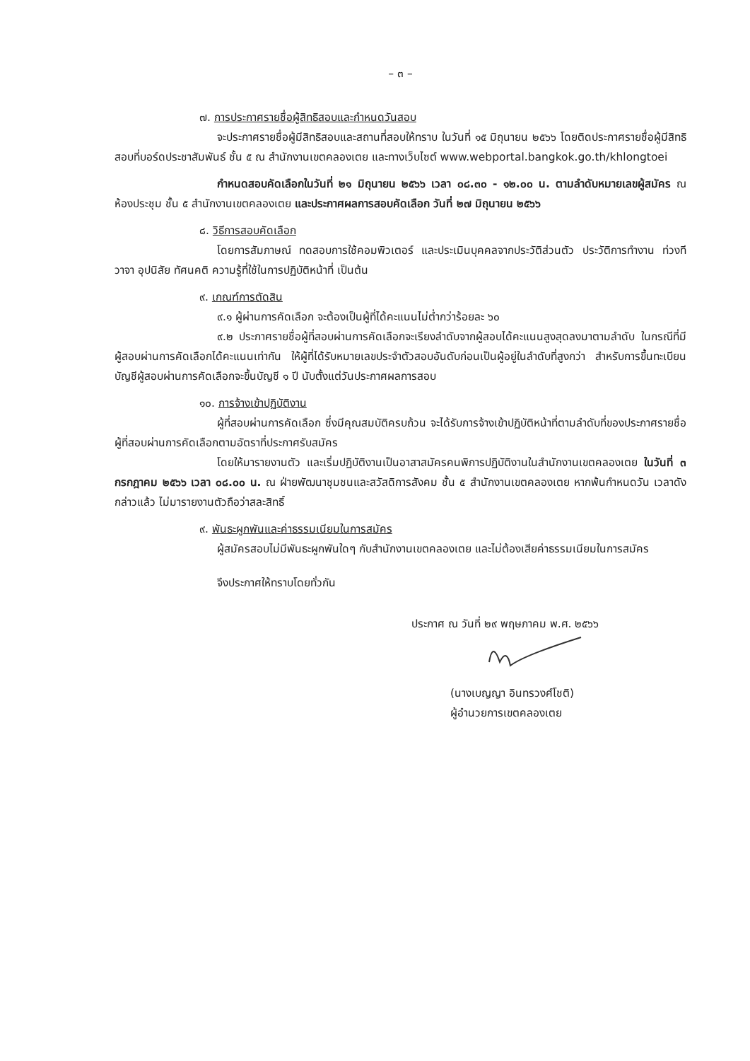– ๓ –
๗. การประกาศรายชื่อผู้สิทธิสอบและกำหนดวันสอบ
จะประกาศรายชื่อผู้มีสิทธิสอบและสถานที่สอบให้ทราบ ในวันที่ ๑๕ มิถุนายน ๒๕๖๖ โดยติดประกาศรายชื่อผู้มีสิทธิสอบที่บอร์ดประชาสัมพันธ์ ชั้น ๕ ณ สำนักงานเขตคลองเตย และทางเว็บไซต์ www.webportal.bangkok.go.th/khlongtoei
กำหนดสอบคัดเลือกในวันที่ ๒๑ มิถุนายน ๒๕๖๖ เวลา ๐๘.๓๐ - ๑๒.๐๐ น. ตามลำดับหมายเลขผู้สมัคร ณ ห้องประชุม ชั้น ๕ สำนักงานเขตคลองเตย และประกาศผลการสอบคัดเลือก วันที่ ๒๗ มิถุนายน ๒๕๖๖
๘. วิธีการสอบคัดเลือก
โดยการสัมภาษณ์ ทดสอบการใช้คอมพิวเตอร์ และประเมินบุคคลจากประวัติส่วนตัว ประวัติการทำงาน ท่วงที วาจา อุปนิสัย ทัศนคติ ความรู้ที่ใช้ในการปฏิบัติหน้าที่ เป็นต้น
๙. เกณฑ์การตัดสิน
๙.๑ ผู้ผ่านการคัดเลือก จะต้องเป็นผู้ที่ได้คะแนนไม่ต่ำกว่าร้อยละ ๖๐
๙.๒ ประกาศรายชื่อผู้ที่สอบผ่านการคัดเลือกจะเรียงลำดับจากผู้สอบได้คะแนนสูงสุดลงมาตามลำดับ ในกรณีที่มีผู้สอบผ่านการคัดเลือกได้คะแนนเท่ากัน ให้ผู้ที่ได้รับหมายเลขประจำตัวสอบอันดับก่อนเป็นผู้อยู่ในลำดับที่สูงกว่า สำหรับการขึ้นทะเบียนบัญชีผู้สอบผ่านการคัดเลือกจะขึ้นบัญชี ๑ ปี นับตั้งแต่วันประกาศผลการสอบ
๑๐. การจ้างเข้าปฏิบัติงาน
ผู้ที่สอบผ่านการคัดเลือก ซึ่งมีคุณสมบัติครบถ้วน จะได้รับการจ้างเข้าปฏิบัติหน้าที่ตามลำดับที่ของประกาศรายชื่อผู้ที่สอบผ่านการคัดเลือกตามอัตราที่ประกาศรับสมัคร
โดยให้มารายงานตัว และเริ่มปฏิบัติงานเป็นอาสาสมัครคนพิการปฏิบัติงานในสำนักงานเขตคลองเตย ในวันที่ ๓ กรกฎาคม ๒๕๖๖ เวลา ๐๘.๐๐ น. ณ ฝ่ายพัฒนาชุมชนและสวัสดิการสังคม ชั้น ๕ สำนักงานเขตคลองเตย หากพ้นกำหนดวัน เวลาดังกล่าวแล้ว ไม่มารายงานตัวถือว่าสละสิทธิ์
๙. พันธะผูกพันและค่าธรรมเนียมในการสมัคร
ผู้สมัครสอบไม่มีพันธะผูกพันใดๆ กับสำนักงานเขตคลองเตย และไม่ต้องเสียค่าธรรมเนียมในการสมัคร
จึงประกาศให้ทราบโดยทั่วกัน
ประกาศ ณ วันที่ ๒๙ พฤษภาคม พ.ศ. ๒๕๖๖
(นางเบญญา อินทรวงศ์โชติ)
ผู้อำนวยการเขตคลองเตย